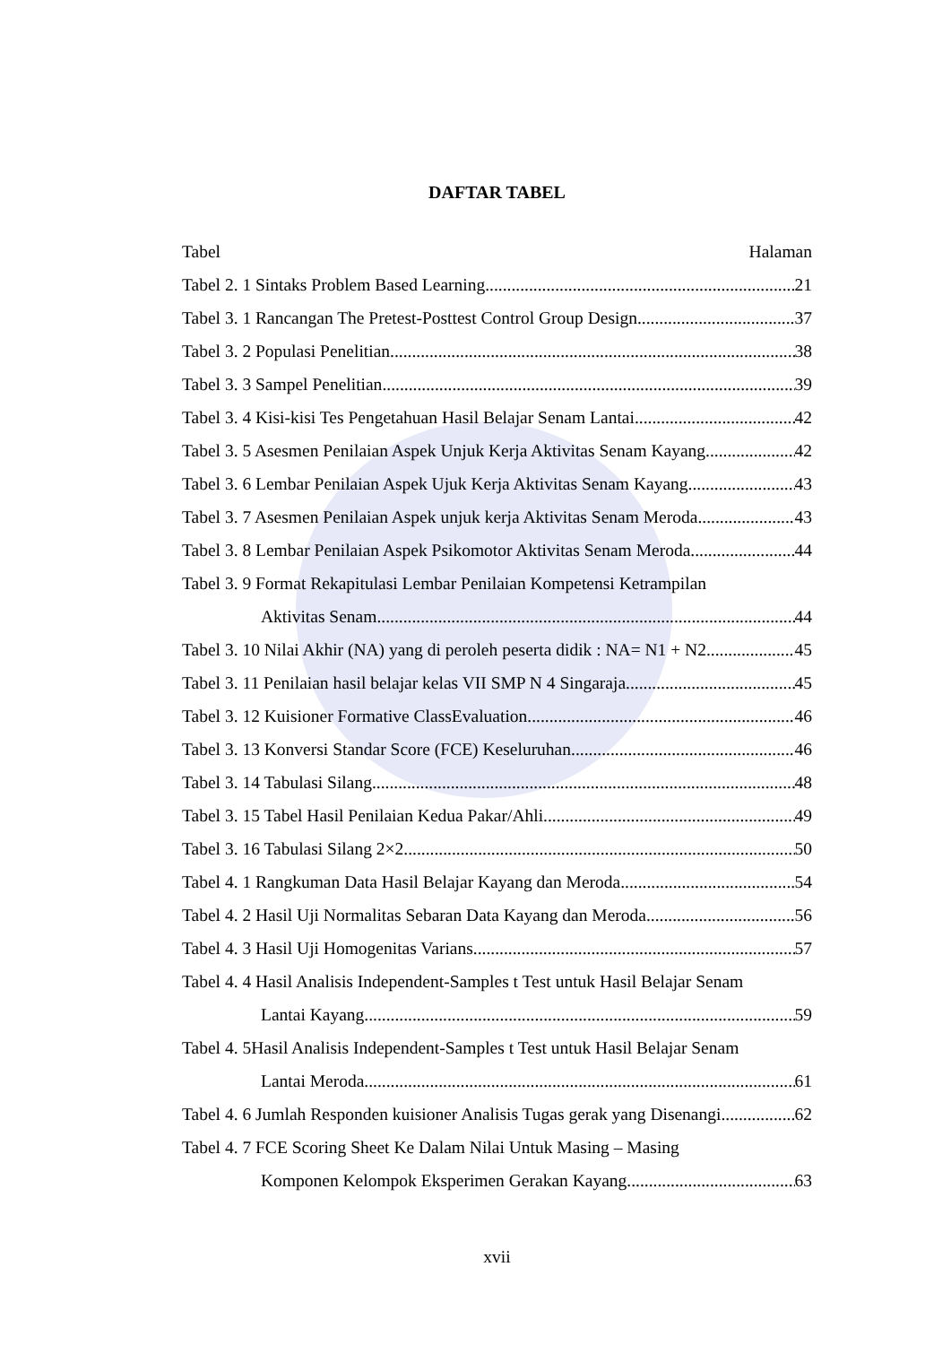DAFTAR TABEL
Tabel Halaman
Tabel 2. 1 Sintaks Problem Based Learning 21
Tabel 3. 1 Rancangan The Pretest-Posttest Control Group Design 37
Tabel 3. 2 Populasi Penelitian 38
Tabel 3. 3 Sampel Penelitian 39
Tabel 3. 4 Kisi-kisi Tes Pengetahuan Hasil Belajar Senam Lantai 42
Tabel 3. 5 Asesmen Penilaian Aspek Unjuk Kerja Aktivitas Senam Kayang 42
Tabel 3. 6 Lembar Penilaian Aspek Ujuk Kerja Aktivitas Senam Kayang 43
Tabel 3. 7 Asesmen Penilaian Aspek unjuk kerja Aktivitas Senam Meroda 43
Tabel 3. 8 Lembar Penilaian Aspek Psikomotor Aktivitas Senam Meroda 44
Tabel 3. 9 Format Rekapitulasi Lembar Penilaian Kompetensi Ketrampilan
Aktivitas Senam. 44
Tabel 3. 10 Nilai Akhir (NA) yang di peroleh peserta didik : NA= N1 + N2 45
Tabel 3. 11 Penilaian hasil belajar kelas VII SMP N 4 Singaraja 45
Tabel 3. 12 Kuisioner Formative ClassEvaluation 46
Tabel 3. 13 Konversi Standar Score (FCE) Keseluruhan 46
Tabel 3. 14 Tabulasi Silang 48
Tabel 3. 15 Tabel Hasil Penilaian Kedua Pakar/Ahli 49
Tabel 3. 16 Tabulasi Silang 2×2 50
Tabel 4. 1 Rangkuman Data Hasil Belajar Kayang dan Meroda 54
Tabel 4. 2 Hasil Uji Normalitas Sebaran Data Kayang dan Meroda 56
Tabel 4. 3 Hasil Uji Homogenitas Varians 57
Tabel 4. 4 Hasil Analisis Independent-Samples t Test untuk Hasil Belajar Senam
Lantai Kayang 59
Tabel 4. 5Hasil Analisis Independent-Samples t Test untuk Hasil Belajar Senam
Lantai Meroda 61
Tabel 4. 6 Jumlah Responden kuisioner Analisis Tugas gerak yang Disenangi 62
Tabel 4. 7 FCE Scoring Sheet Ke Dalam Nilai Untuk Masing – Masing
Komponen Kelompok Eksperimen Gerakan Kayang 63
xvii